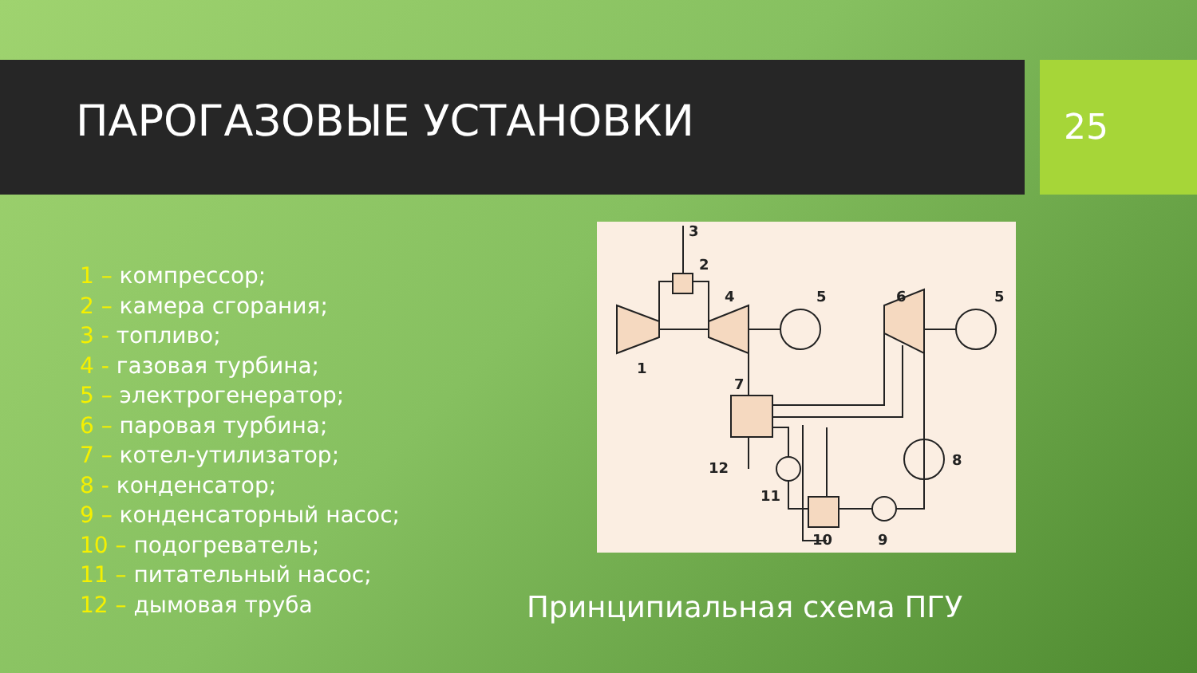ПАРОГАЗОВЫЕ УСТАНОВКИ 25
1 – компрессор;
2 – камера сгорания;
3 - топливо;
4 - газовая турбина;
5 – электрогенератор;
6 – паровая турбина;
7 – котел-утилизатор;
8 - конденсатор;
9 – конденсаторный насос;
10 – подогреватель;
11 – питательный насос;
12 – дымовая труба
3
2
4
5
6
5
1
7
8
12
11
10
9
Принципиальная схема ПГУ